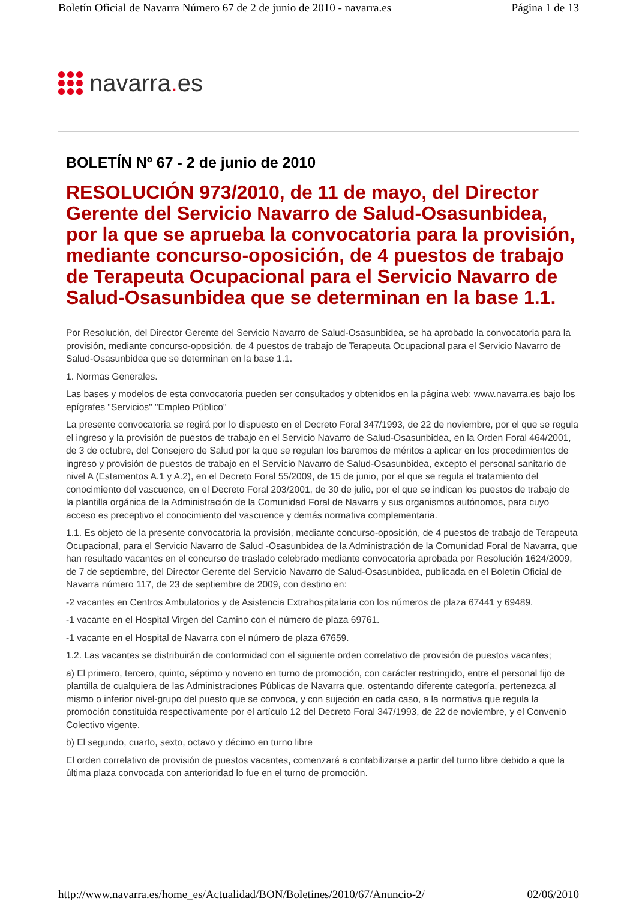Boletín Oficial de Navarra Número 67 de 2 de junio de 2010 - navarra.es Página 1 de 13
navarra. es
BOLETÍN Nº 67 - 2 de junio de 2010
RESOLUCIÓN 973/2010, de 11 de mayo, del Director Gerente del Servicio Navarro de Salud-Osasunbidea, por la que se aprueba la convocatoria para la provisión, mediante concurso-oposición, de 4 puestos de trabajo de Terapeuta Ocupacional para el Servicio Navarro de Salud-Osasunbidea que se determinan en la base 1.1.
Por Resolución, del Director Gerente del Servicio Navarro de Salud-Osasunbidea, se ha aprobado la convocatoria para la provisión, mediante concurso-oposición, de 4 puestos de trabajo de Terapeuta Ocupacional para el Servicio Navarro de Salud-Osasunbidea que se determinan en la base 1.1.
1. Normas Generales.
Las bases y modelos de esta convocatoria pueden ser consultados y obtenidos en la página web: www.navarra.es bajo los epígrafes "Servicios" "Empleo Público"
La presente convocatoria se regirá por lo dispuesto en el Decreto Foral 347/1993, de 22 de noviembre, por el que se regula el ingreso y la provisión de puestos de trabajo en el Servicio Navarro de Salud-Osasunbidea, en la Orden Foral 464/2001, de 3 de octubre, del Consejero de Salud por la que se regulan los baremos de méritos a aplicar en los procedimientos de ingreso y provisión de puestos de trabajo en el Servicio Navarro de Salud-Osasunbidea, excepto el personal sanitario de nivel A (Estamentos A.1 y A.2), en el Decreto Foral 55/2009, de 15 de junio, por el que se regula el tratamiento del conocimiento del vascuence, en el Decreto Foral 203/2001, de 30 de julio, por el que se indican los puestos de trabajo de la plantilla orgánica de la Administración de la Comunidad Foral de Navarra y sus organismos autónomos, para cuyo acceso es preceptivo el conocimiento del vascuence y demás normativa complementaria.
1.1. Es objeto de la presente convocatoria la provisión, mediante concurso-oposición, de 4 puestos de trabajo de Terapeuta Ocupacional, para el Servicio Navarro de Salud -Osasunbidea de la Administración de la Comunidad Foral de Navarra, que han resultado vacantes en el concurso de traslado celebrado mediante convocatoria aprobada por Resolución 1624/2009, de 7 de septiembre, del Director Gerente del Servicio Navarro de Salud-Osasunbidea, publicada en el Boletín Oficial de Navarra número 117, de 23 de septiembre de 2009, con destino en:
-2 vacantes en Centros Ambulatorios y de Asistencia Extrahospitalaria con los números de plaza 67441 y 69489.
-1 vacante en el Hospital Virgen del Camino con el número de plaza 69761.
-1 vacante en el Hospital de Navarra con el número de plaza 67659.
1.2. Las vacantes se distribuirán de conformidad con el siguiente orden correlativo de provisión de puestos vacantes;
a) El primero, tercero, quinto, séptimo y noveno en turno de promoción, con carácter restringido, entre el personal fijo de plantilla de cualquiera de las Administraciones Públicas de Navarra que, ostentando diferente categoría, pertenezca al mismo o inferior nivel-grupo del puesto que se convoca, y con sujeción en cada caso, a la normativa que regula la promoción constituida respectivamente por el artículo 12 del Decreto Foral 347/1993, de 22 de noviembre, y el Convenio Colectivo vigente.
b) El segundo, cuarto, sexto, octavo y décimo en turno libre
El orden correlativo de provisión de puestos vacantes, comenzará a contabilizarse a partir del turno libre debido a que la última plaza convocada con anterioridad lo fue en el turno de promoción.
http://www.navarra.es/home_es/Actualidad/BON/Boletines/2010/67/Anuncio-2/ 02/06/2010